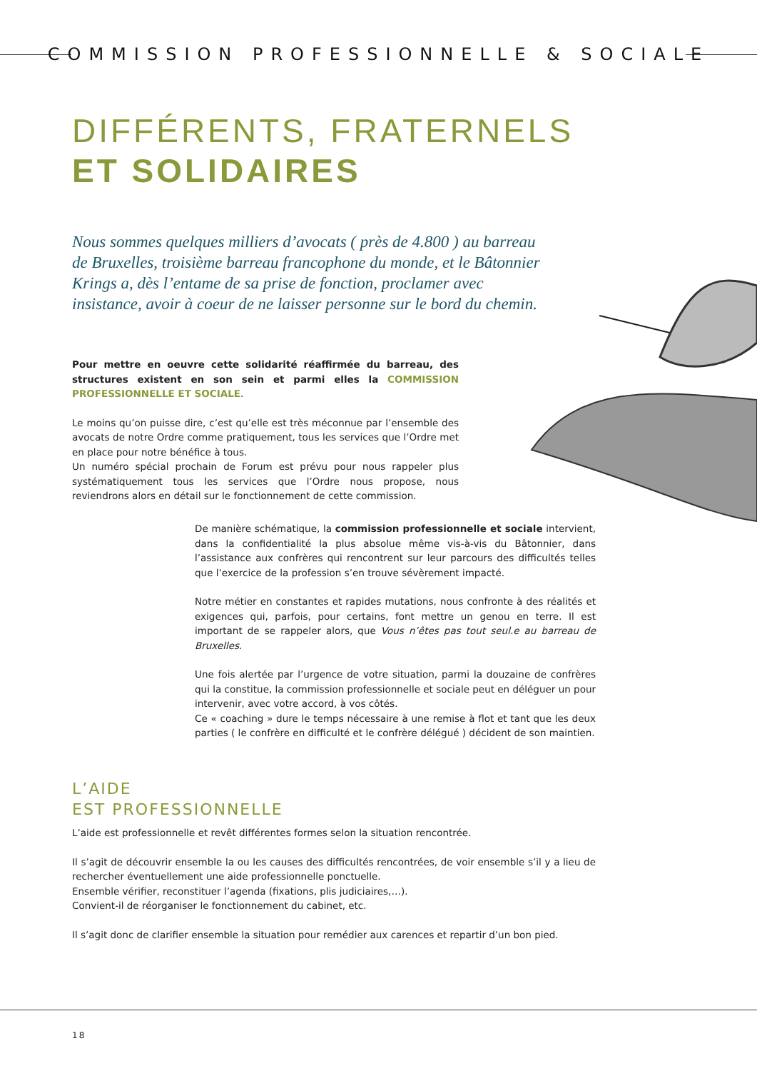COMMISSION PROFESSIONNELLE & SOCIALE
DIFFÉRENTS, FRATERNELS
ET SOLIDAIRES
Nous sommes quelques milliers d’avocats ( près de 4.800 ) au barreau de Bruxelles, troisième barreau francophone du monde, et le Bâtonnier Krings a, dès l’entame de sa prise de fonction, proclamer avec insistance, avoir à coeur de ne laisser personne sur le bord du chemin.
Pour mettre en oeuvre cette solidarité réaffirmée du barreau, des structures existent en son sein et parmi elles la COMMISSION PROFESSIONNELLE ET SOCIALE.
Le moins qu’on puisse dire, c’est qu’elle est très méconnue par l’ensemble des avocats de notre Ordre comme pratiquement, tous les services que l’Ordre met en place pour notre bénéfice à tous.
Un numéro spécial prochain de Forum est prévu pour nous rappeler plus systématiquement tous les services que l’Ordre nous propose, nous reviendrons alors en détail sur le fonctionnement de cette commission.
De manière schématique, la commission professionnelle et sociale intervient, dans la confidentialité la plus absolue même vis-à-vis du Bâtonnier, dans l’assistance aux confrères qui rencontrent sur leur parcours des difficultés telles que l’exercice de la profession s’en trouve sévèrement impacté.
Notre métier en constantes et rapides mutations, nous confronte à des réalités et exigences qui, parfois, pour certains, font mettre un genou en terre. Il est important de se rappeler alors, que Vous n’êtes pas tout seul.e au barreau de Bruxelles.
Une fois alertée par l’urgence de votre situation, parmi la douzaine de confrères qui la constitue, la commission professionnelle et sociale peut en déléguer un pour intervenir, avec votre accord, à vos côtés.
Ce « coaching » dure le temps nécessaire à une remise à flot et tant que les deux parties ( le confrère en difficulté et le confrère délégué ) décident de son maintien.
L’AIDE
EST PROFESSIONNELLE
L’aide est professionnelle et revêt différentes formes selon la situation rencontrée.
Il s’agit de découvrir ensemble la ou les causes des difficultés rencontrées, de voir ensemble s’il y a lieu de rechercher éventuellement une aide professionnelle ponctuelle.
Ensemble vérifier, reconstituer l’agenda (fixations, plis judiciaires,…).
Convient-il de réorganiser le fonctionnement du cabinet, etc.
Il s’agit donc de clarifier ensemble la situation pour remédier aux carences et repartir d’un bon pied.
18